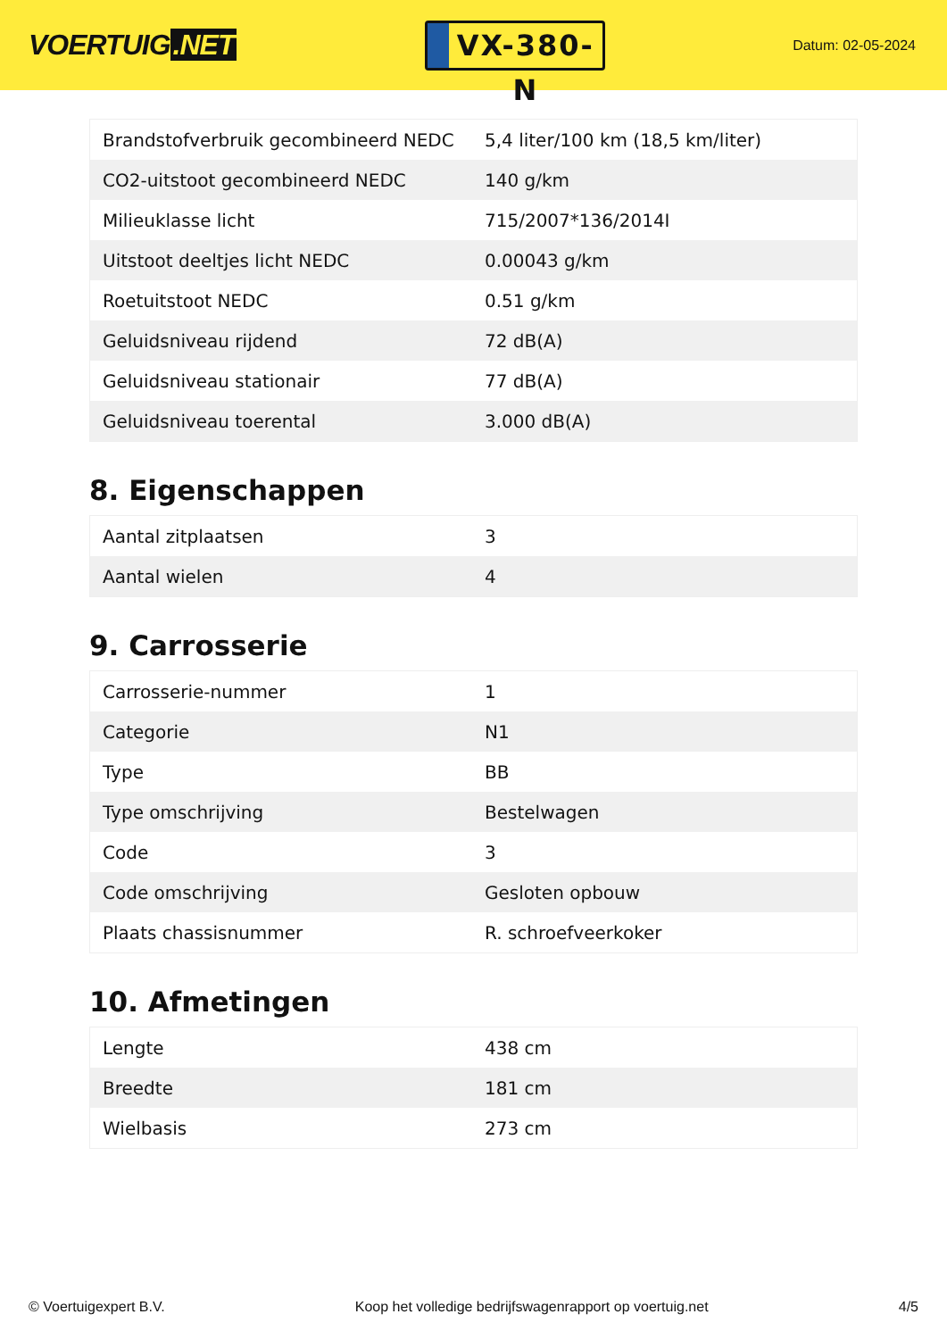VOERTUIG.NET
VX-380-N
Datum: 02-05-2024
| Brandstofverbruik gecombineerd NEDC | 5,4 liter/100 km (18,5 km/liter) |
| CO2-uitstoot gecombineerd NEDC | 140 g/km |
| Milieuklasse licht | 715/2007*136/2014I |
| Uitstoot deeltjes licht NEDC | 0.00043 g/km |
| Roetuitstoot NEDC | 0.51 g/km |
| Geluidsniveau rijdend | 72 dB(A) |
| Geluidsniveau stationair | 77 dB(A) |
| Geluidsniveau toerental | 3.000 dB(A) |
8. Eigenschappen
| Aantal zitplaatsen | 3 |
| Aantal wielen | 4 |
9. Carrosserie
| Carrosserie-nummer | 1 |
| Categorie | N1 |
| Type | BB |
| Type omschrijving | Bestelwagen |
| Code | 3 |
| Code omschrijving | Gesloten opbouw |
| Plaats chassisnummer | R. schroefveerkoker |
10. Afmetingen
| Lengte | 438 cm |
| Breedte | 181 cm |
| Wielbasis | 273 cm |
© Voertuigexpert B.V. Koop het volledige bedrijfswagenrapport op voertuig.net 4/5